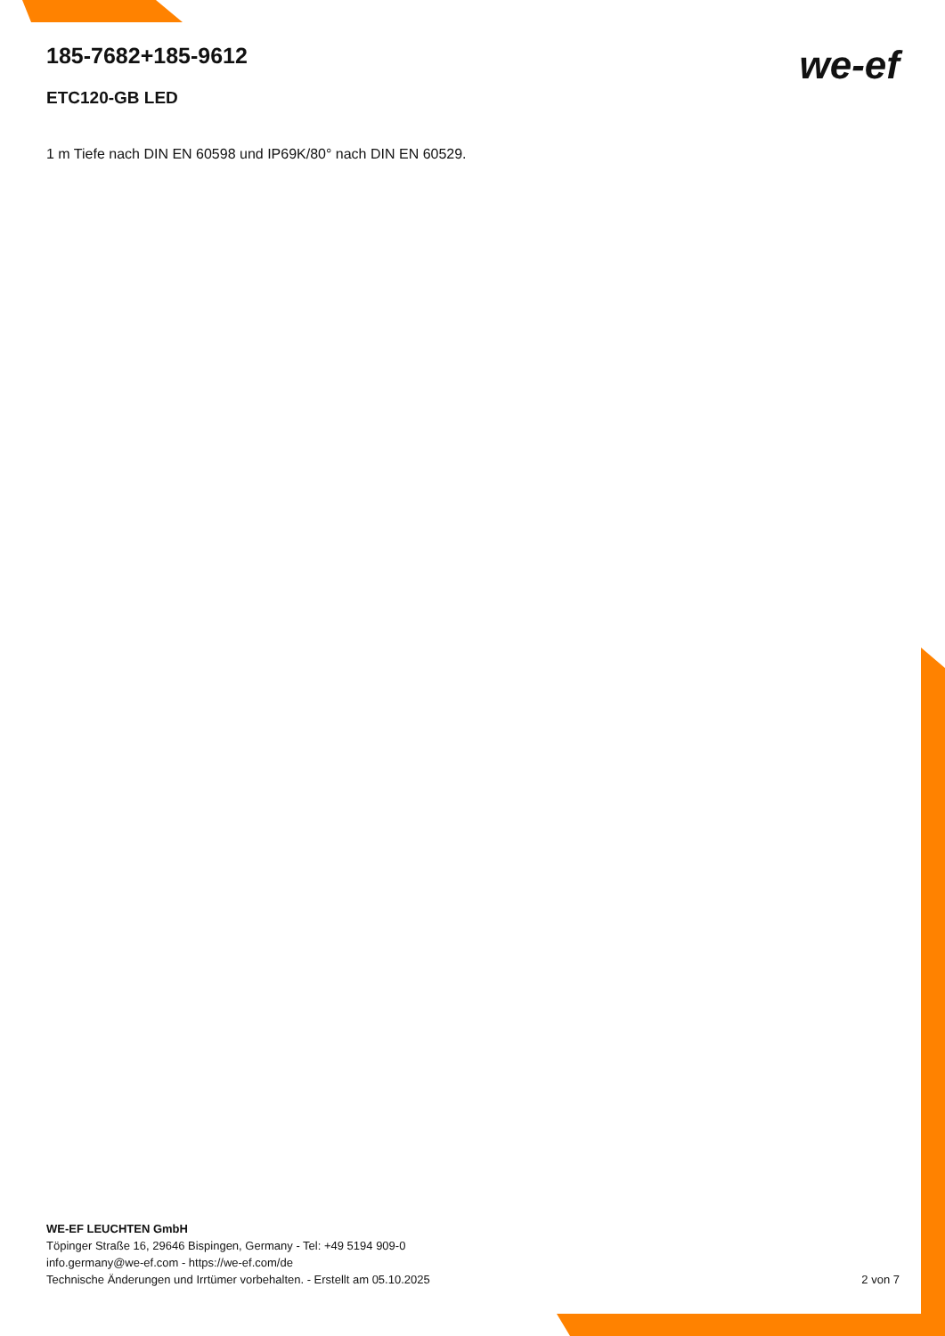185-7682+185-9612
ETC120-GB LED
we-ef
1 m Tiefe nach DIN EN 60598 und IP69K/80° nach DIN EN 60529.
WE-EF LEUCHTEN GmbH
Töpinger Straße 16, 29646 Bispingen, Germany - Tel: +49 5194 909-0
info.germany@we-ef.com - https://we-ef.com/de
Technische Änderungen und Irrtümer vorbehalten. - Erstellt am 05.10.2025 2 von 7